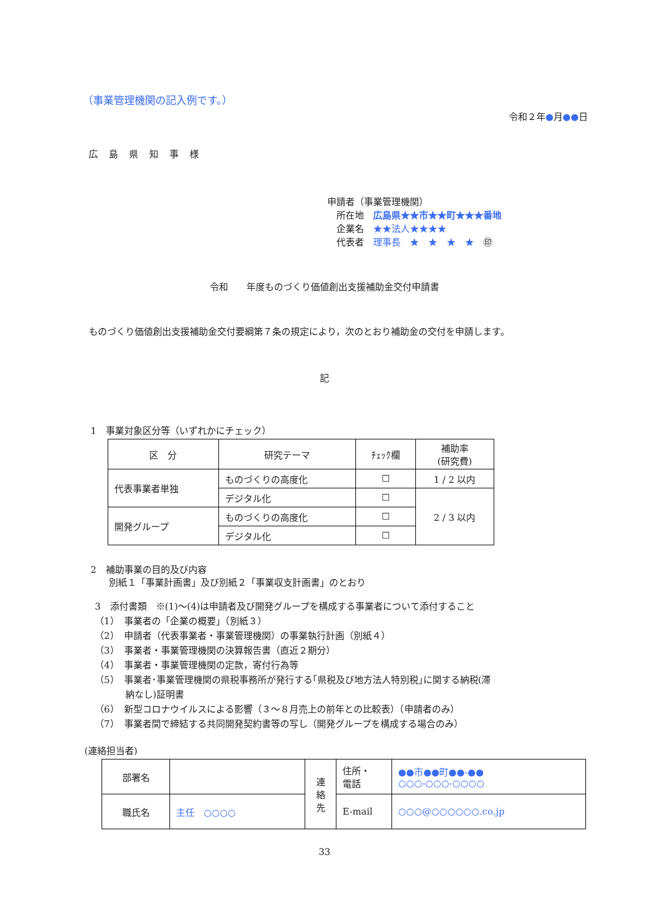（事業管理機関の記入例です。）
令和２年●月●●日
広島県知事様
申請者（事業管理機関）
　所在地　広島県★★市★★町★★★番地
　企業名　★★法人★★★★
　代表者　理事長　★　★　★　★　㊞
令和　　年度ものづくり価値創出支援補助金交付申請書
ものづくり価値創出支援補助金交付要綱第７条の規定により，次のとおり補助金の交付を申請します。
記
1　事業対象区分等（いずれかにチェック）
| 区 分 | 研究テーマ | ﾁｪｯｸ欄 | 補助率 (研究費) |
| 代表事業者単独 | ものづくりの高度化 | ☐ | 1 / 2 以内 |
| | デジタル化 | ☐ | 2 / 3 以内 |
| 開発グループ | ものづくりの高度化 | ☐ | |
| | デジタル化 | ☐ | |
2　補助事業の目的及び内容
　　別紙１「事業計画書」及び別紙２「事業収支計画書」のとおり
3　添付書類　※(1)～(4)は申請者及び開発グループを構成する事業者について添付すること
（1）　事業者の「企業の概要」（別紙３）
（2）　申請者（代表事業者・事業管理機関）の事業執行計画（別紙４）
（3）　事業者・事業管理機関の決算報告書（直近２期分）
（4）　事業者・事業管理機関の定款，寄付行為等
（5）　事業者･事業管理機関の県税事務所が発行する｢県税及び地方法人特別税｣に関する納税(滞
　　　 納なし)証明書
（6）　新型コロナウイルスによる影響（３～８月売上の前年との比較表）（申請者のみ）
（7）　事業者間で締結する共同開発契約書等の写し（開発グループを構成する場合のみ）
(連絡担当者)
| 部署名 | | 連 絡 先 | 住所・ 電話 | ●●市●●町●●-●● ○○○-○○○-○○○○ |
| 職氏名 | 主任 ○○○○ | | E-mail | ○○○@○○○○○○.co.jp |
33